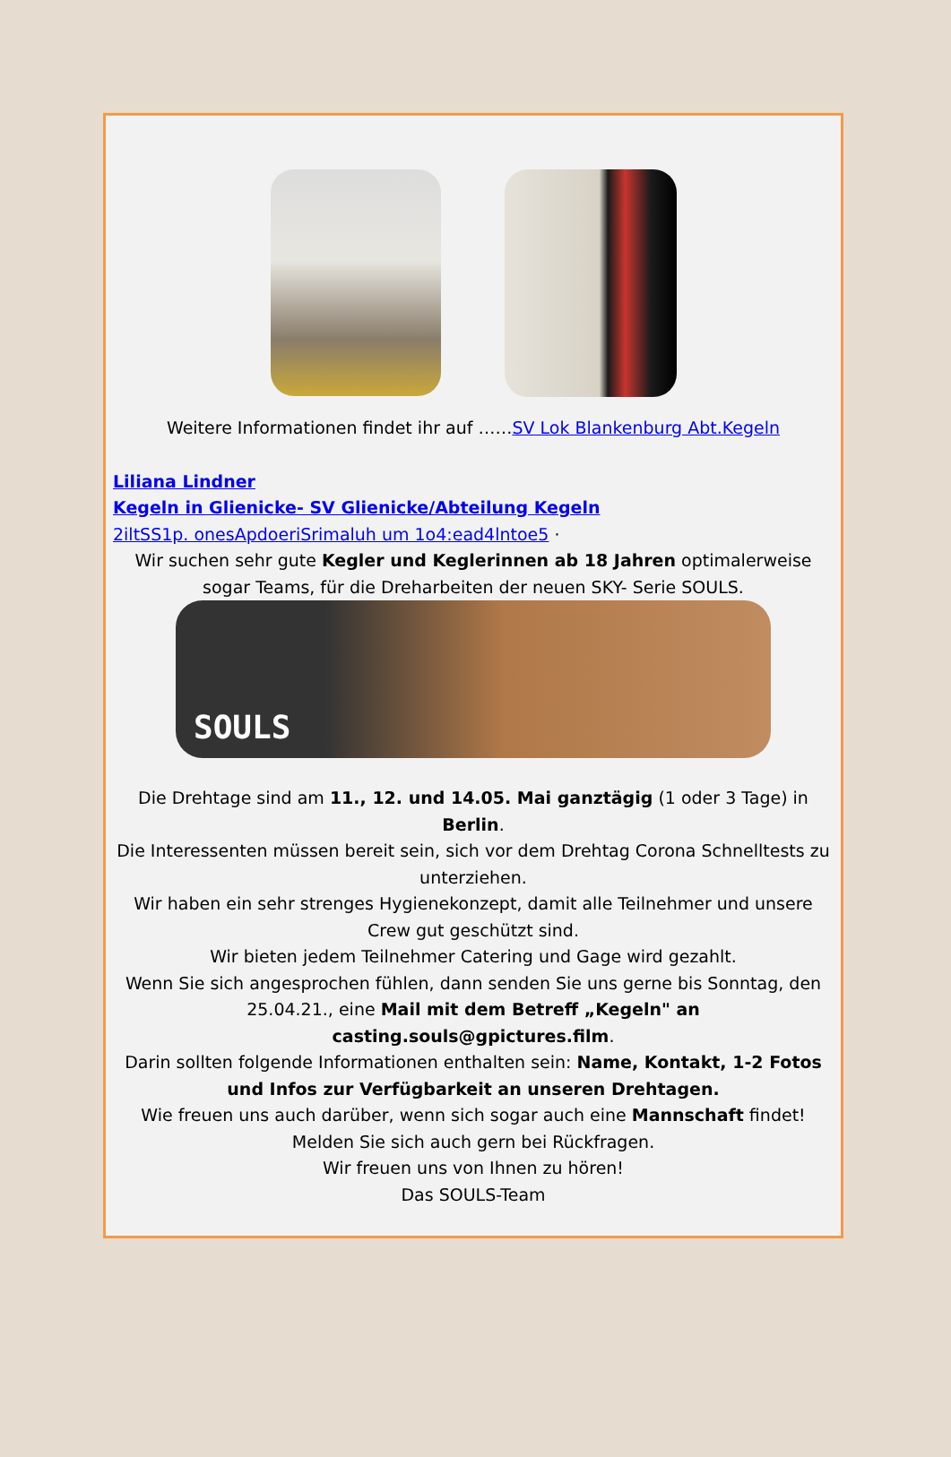Weitere Informationen findet ihr auf ……SV Lok Blankenburg Abt.Kegeln
Liliana Lindner
Kegeln in Glienicke- SV Glienicke/Abteilung Kegeln
2iltSS1p. onesApdoeriSrimaluh um 1o4:ead4lntoe5 ·
Wir suchen sehr gute Kegler und Keglerinnen ab 18 Jahren optimalerweise sogar Teams, für die Dreharbeiten der neuen SKY- Serie SOULS.
SOULS
Die Drehtage sind am 11., 12. und 14.05. Mai ganztägig (1 oder 3 Tage) in Berlin.
Die Interessenten müssen bereit sein, sich vor dem Drehtag Corona Schnelltests zu unterziehen.
Wir haben ein sehr strenges Hygienekonzept, damit alle Teilnehmer und unsere Crew gut geschützt sind.
Wir bieten jedem Teilnehmer Catering und Gage wird gezahlt.
Wenn Sie sich angesprochen fühlen, dann senden Sie uns gerne bis Sonntag, den 25.04.21., eine Mail mit dem Betreff „Kegeln" an casting.souls@gpictures.film.
Darin sollten folgende Informationen enthalten sein: Name, Kontakt, 1-2 Fotos und Infos zur Verfügbarkeit an unseren Drehtagen.
Wie freuen uns auch darüber, wenn sich sogar auch eine Mannschaft findet!
Melden Sie sich auch gern bei Rückfragen.
Wir freuen uns von Ihnen zu hören!
Das SOULS-Team